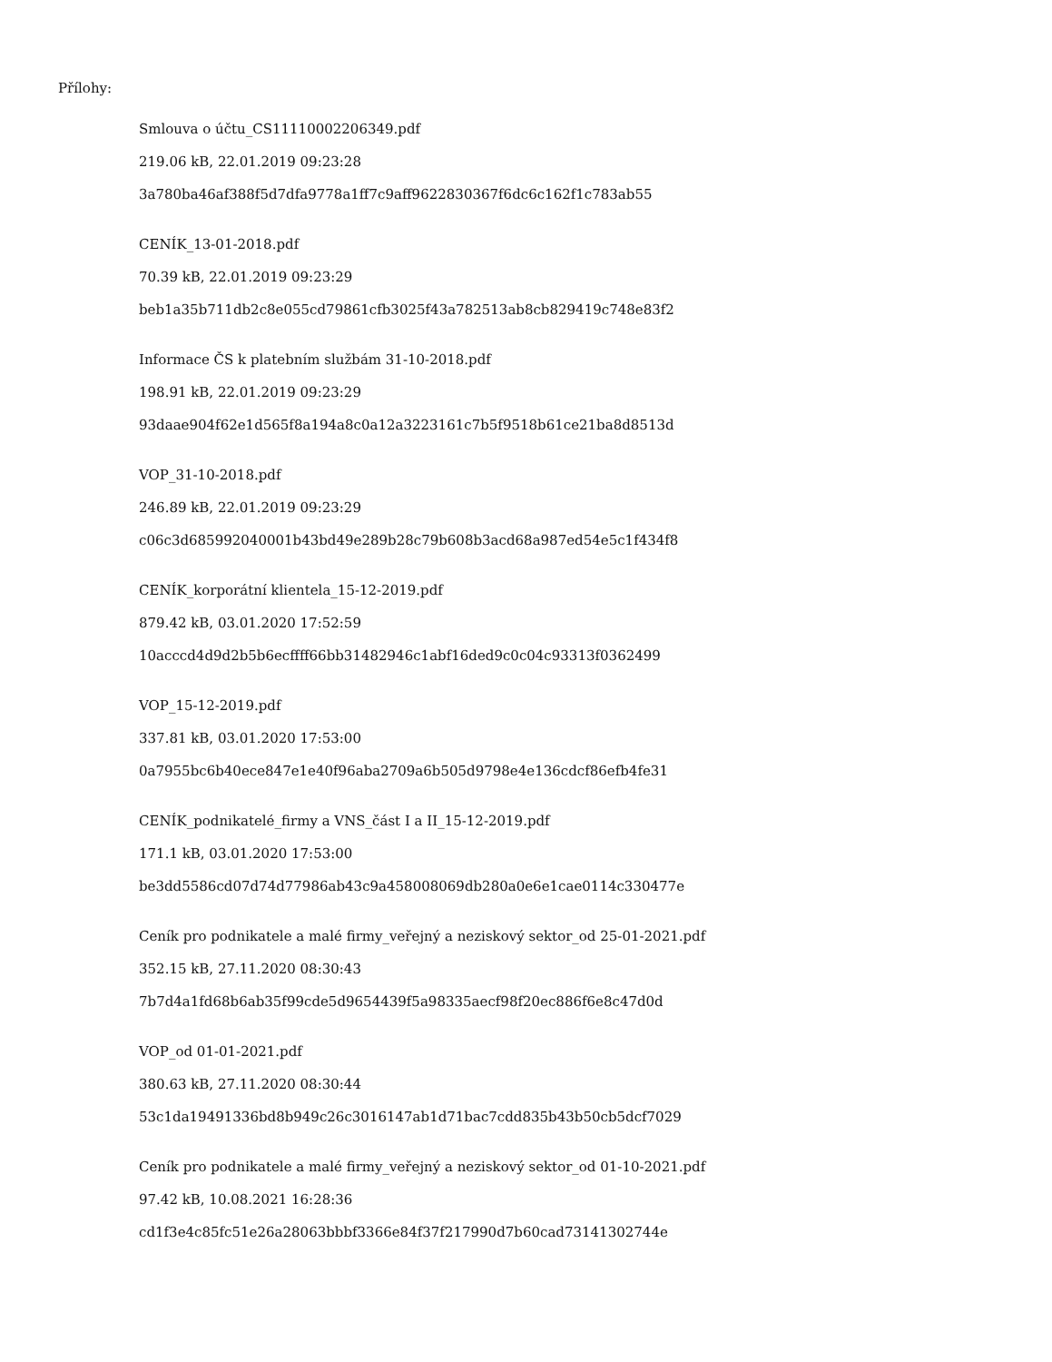Přílohy:
Smlouva o účtu_CS11110002206349.pdf
219.06 kB, 22.01.2019 09:23:28
3a780ba46af388f5d7dfa9778a1ff7c9aff9622830367f6dc6c162f1c783ab55
CENÍK_13-01-2018.pdf
70.39 kB, 22.01.2019 09:23:29
beb1a35b711db2c8e055cd79861cfb3025f43a782513ab8cb829419c748e83f2
Informace ČS k platebním službám 31-10-2018.pdf
198.91 kB, 22.01.2019 09:23:29
93daae904f62e1d565f8a194a8c0a12a3223161c7b5f9518b61ce21ba8d8513d
VOP_31-10-2018.pdf
246.89 kB, 22.01.2019 09:23:29
c06c3d685992040001b43bd49e289b28c79b608b3acd68a987ed54e5c1f434f8
CENÍK_korporátní klientela_15-12-2019.pdf
879.42 kB, 03.01.2020 17:52:59
10acccd4d9d2b5b6ecffff66bb31482946c1abf16ded9c0c04c93313f0362499
VOP_15-12-2019.pdf
337.81 kB, 03.01.2020 17:53:00
0a7955bc6b40ece847e1e40f96aba2709a6b505d9798e4e136cdcf86efb4fe31
CENÍK_podnikatelé_firmy a VNS_část I a II_15-12-2019.pdf
171.1 kB, 03.01.2020 17:53:00
be3dd5586cd07d74d77986ab43c9a458008069db280a0e6e1cae0114c330477e
Ceník pro podnikatele a malé firmy_veřejný a neziskový sektor_od 25-01-2021.pdf
352.15 kB, 27.11.2020 08:30:43
7b7d4a1fd68b6ab35f99cde5d9654439f5a98335aecf98f20ec886f6e8c47d0d
VOP_od 01-01-2021.pdf
380.63 kB, 27.11.2020 08:30:44
53c1da19491336bd8b949c26c3016147ab1d71bac7cdd835b43b50cb5dcf7029
Ceník pro podnikatele a malé firmy_veřejný a neziskový sektor_od 01-10-2021.pdf
97.42 kB, 10.08.2021 16:28:36
cd1f3e4c85fc51e26a28063bbbf3366e84f37f217990d7b60cad73141302744e